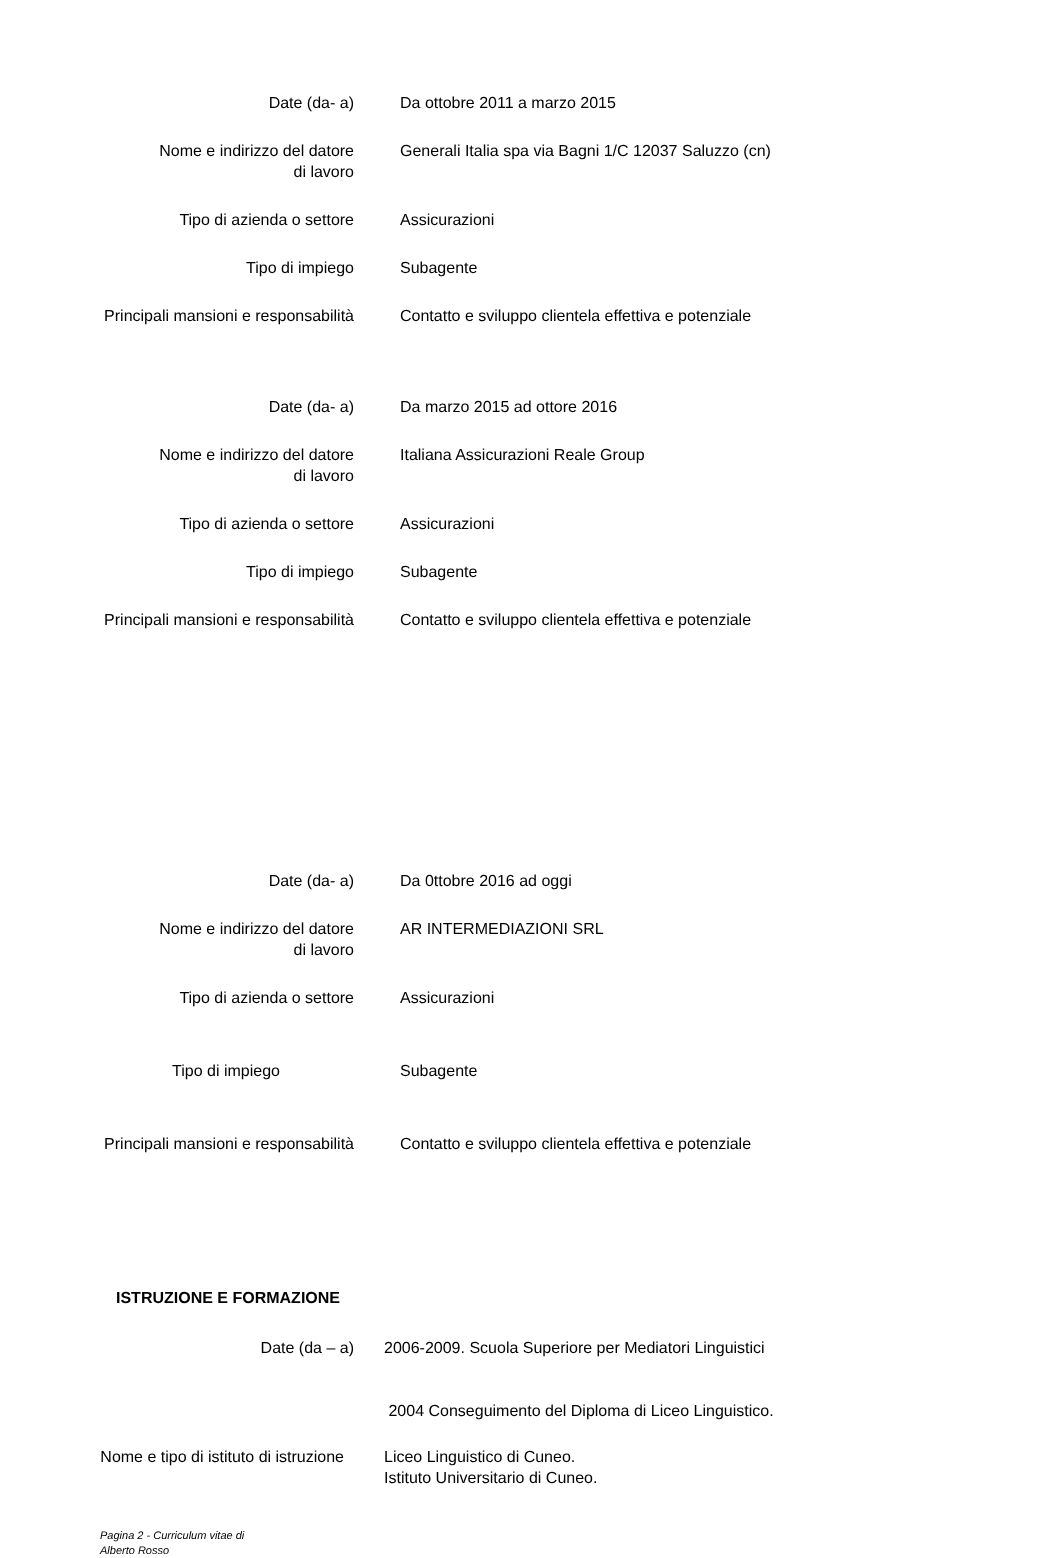Date (da- a) Da ottobre 2011 a marzo 2015
Nome e indirizzo del datore
di lavoro
Generali Italia spa via Bagni 1/C 12037 Saluzzo (cn)
Tipo di azienda o settore Assicurazioni
Tipo di impiego Subagente
Principali mansioni e responsabilità Contatto e sviluppo clientela effettiva e potenziale
Date (da- a) Da marzo 2015 ad ottore 2016
Nome e indirizzo del datore
di lavoro
Italiana Assicurazioni Reale Group
Tipo di azienda o settore Assicurazioni
Tipo di impiego Subagente
Principali mansioni e responsabilità Contatto e sviluppo clientela effettiva e potenziale
Date (da- a) Da 0ttobre 2016 ad oggi
Nome e indirizzo del datore
di lavoro
AR INTERMEDIAZIONI SRL
Tipo di azienda o settore Assicurazioni
Tipo di impiego Subagente
Principali mansioni e responsabilità Contatto e sviluppo clientela effettiva e potenziale
ISTRUZIONE E FORMAZIONE
Date (da – a) 2006-2009. Scuola Superiore per Mediatori Linguistici
2004 Conseguimento del Diploma di Liceo Linguistico.
Nome e tipo di istituto di istruzione
Liceo Linguistico di Cuneo.
Istituto Universitario di Cuneo.
Pagina 2 - Curriculum vitae di
Alberto Rosso